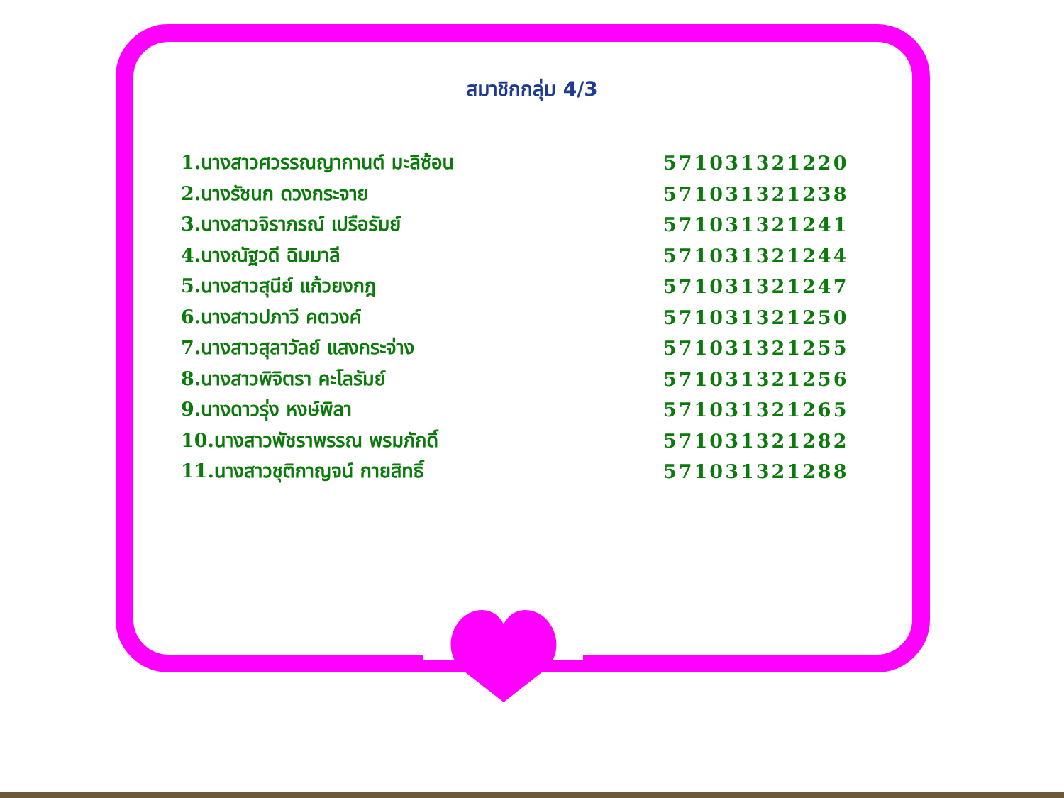สมาชิกกลุ่ม 4/3
| 1.นางสาวศวรรณญากานต์ มะลิซ้อน | 571031321220 |
| 2.นางรัชนก ดวงกระจาย | 571031321238 |
| 3.นางสาวจิราภรณ์ เปรือรัมย์ | 571031321241 |
| 4.นางณัฐวดี ฉิมมาลี | 571031321244 |
| 5.นางสาวสุนีย์ แก้วยงกฎ | 571031321247 |
| 6.นางสาวปภาวี คตวงค์ | 571031321250 |
| 7.นางสาวสุลาวัลย์ แสงกระจ่าง | 571031321255 |
| 8.นางสาวพิจิตรา คะโลรัมย์ | 571031321256 |
| 9.นางดาวรุ่ง หงษ์พิลา | 571031321265 |
| 10.นางสาวพัชราพรรณ พรมภักดิ์ | 571031321282 |
| 11.นางสาวชุติกาญจน์ กายสิทธิ์ | 571031321288 |